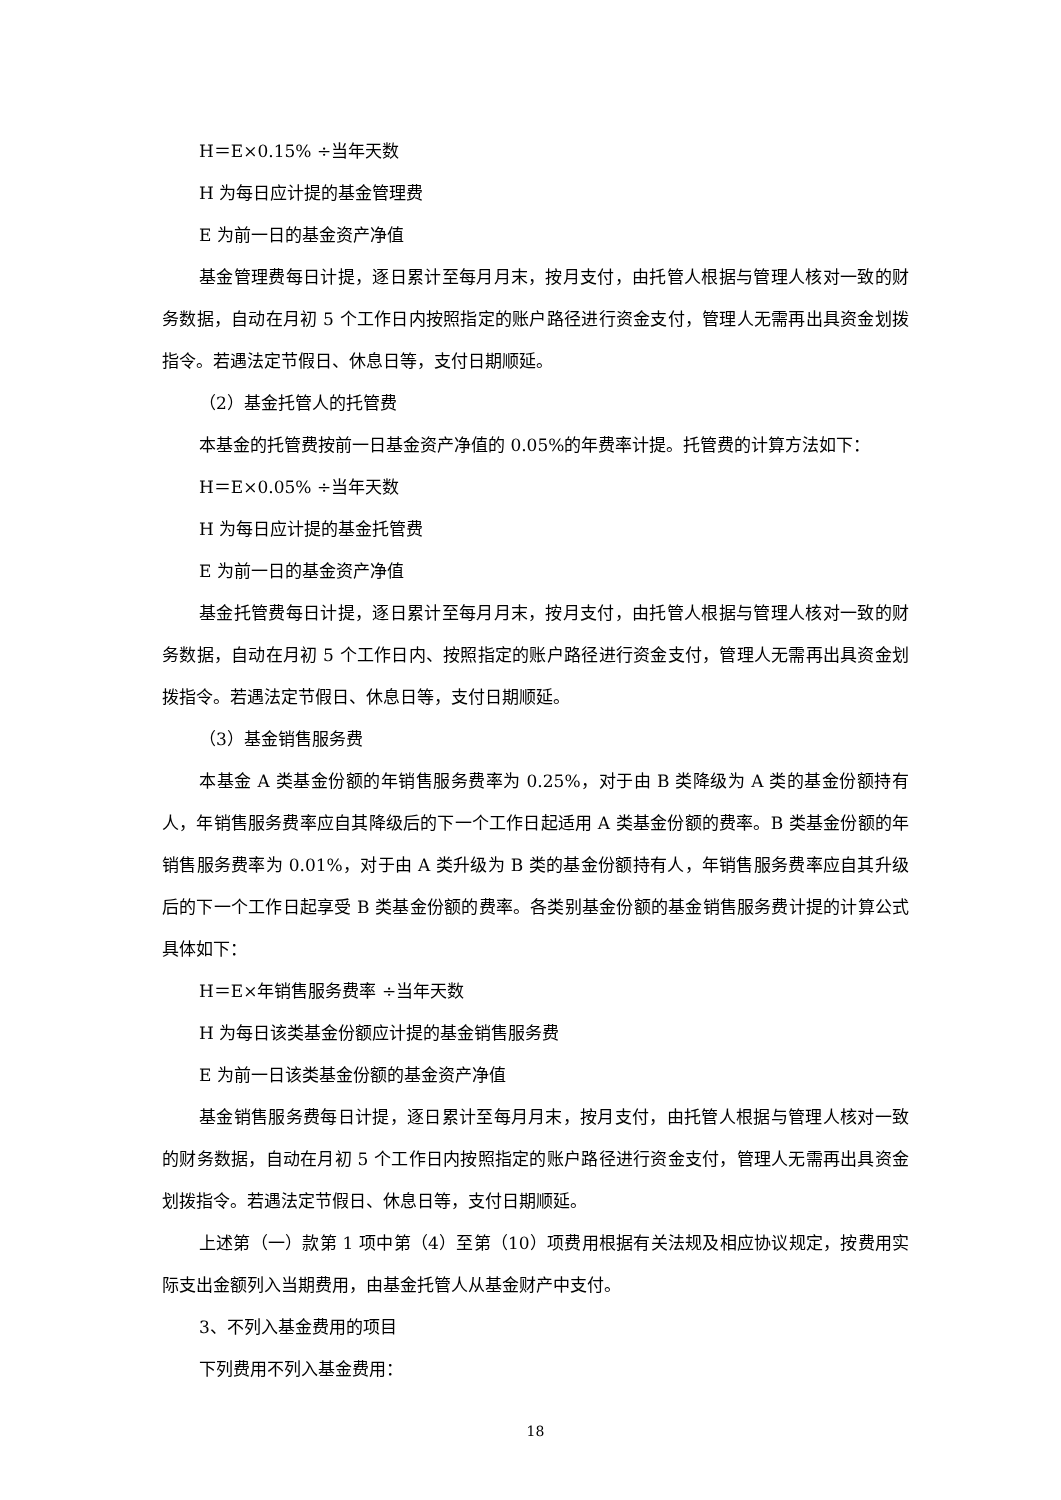H＝E×0.15% ÷当年天数
H 为每日应计提的基金管理费
E 为前一日的基金资产净值
基金管理费每日计提，逐日累计至每月月末，按月支付，由托管人根据与管理人核对一致的财务数据，自动在月初 5 个工作日内按照指定的账户路径进行资金支付，管理人无需再出具资金划拨指令。若遇法定节假日、休息日等，支付日期顺延。
（2）基金托管人的托管费
本基金的托管费按前一日基金资产净值的 0.05%的年费率计提。托管费的计算方法如下：
H＝E×0.05% ÷当年天数
H 为每日应计提的基金托管费
E 为前一日的基金资产净值
基金托管费每日计提，逐日累计至每月月末，按月支付，由托管人根据与管理人核对一致的财务数据，自动在月初 5 个工作日内、按照指定的账户路径进行资金支付，管理人无需再出具资金划拨指令。若遇法定节假日、休息日等，支付日期顺延。
（3）基金销售服务费
本基金 A 类基金份额的年销售服务费率为 0.25%，对于由 B 类降级为 A 类的基金份额持有人，年销售服务费率应自其降级后的下一个工作日起适用 A 类基金份额的费率。B 类基金份额的年销售服务费率为 0.01%，对于由 A 类升级为 B 类的基金份额持有人，年销售服务费率应自其升级后的下一个工作日起享受 B 类基金份额的费率。各类别基金份额的基金销售服务费计提的计算公式具体如下：
H＝E×年销售服务费率 ÷当年天数
H 为每日该类基金份额应计提的基金销售服务费
E 为前一日该类基金份额的基金资产净值
基金销售服务费每日计提，逐日累计至每月月末，按月支付，由托管人根据与管理人核对一致的财务数据，自动在月初 5 个工作日内按照指定的账户路径进行资金支付，管理人无需再出具资金划拨指令。若遇法定节假日、休息日等，支付日期顺延。
上述第（一）款第 1 项中第（4）至第（10）项费用根据有关法规及相应协议规定，按费用实际支出金额列入当期费用，由基金托管人从基金财产中支付。
3、不列入基金费用的项目
下列费用不列入基金费用：
18